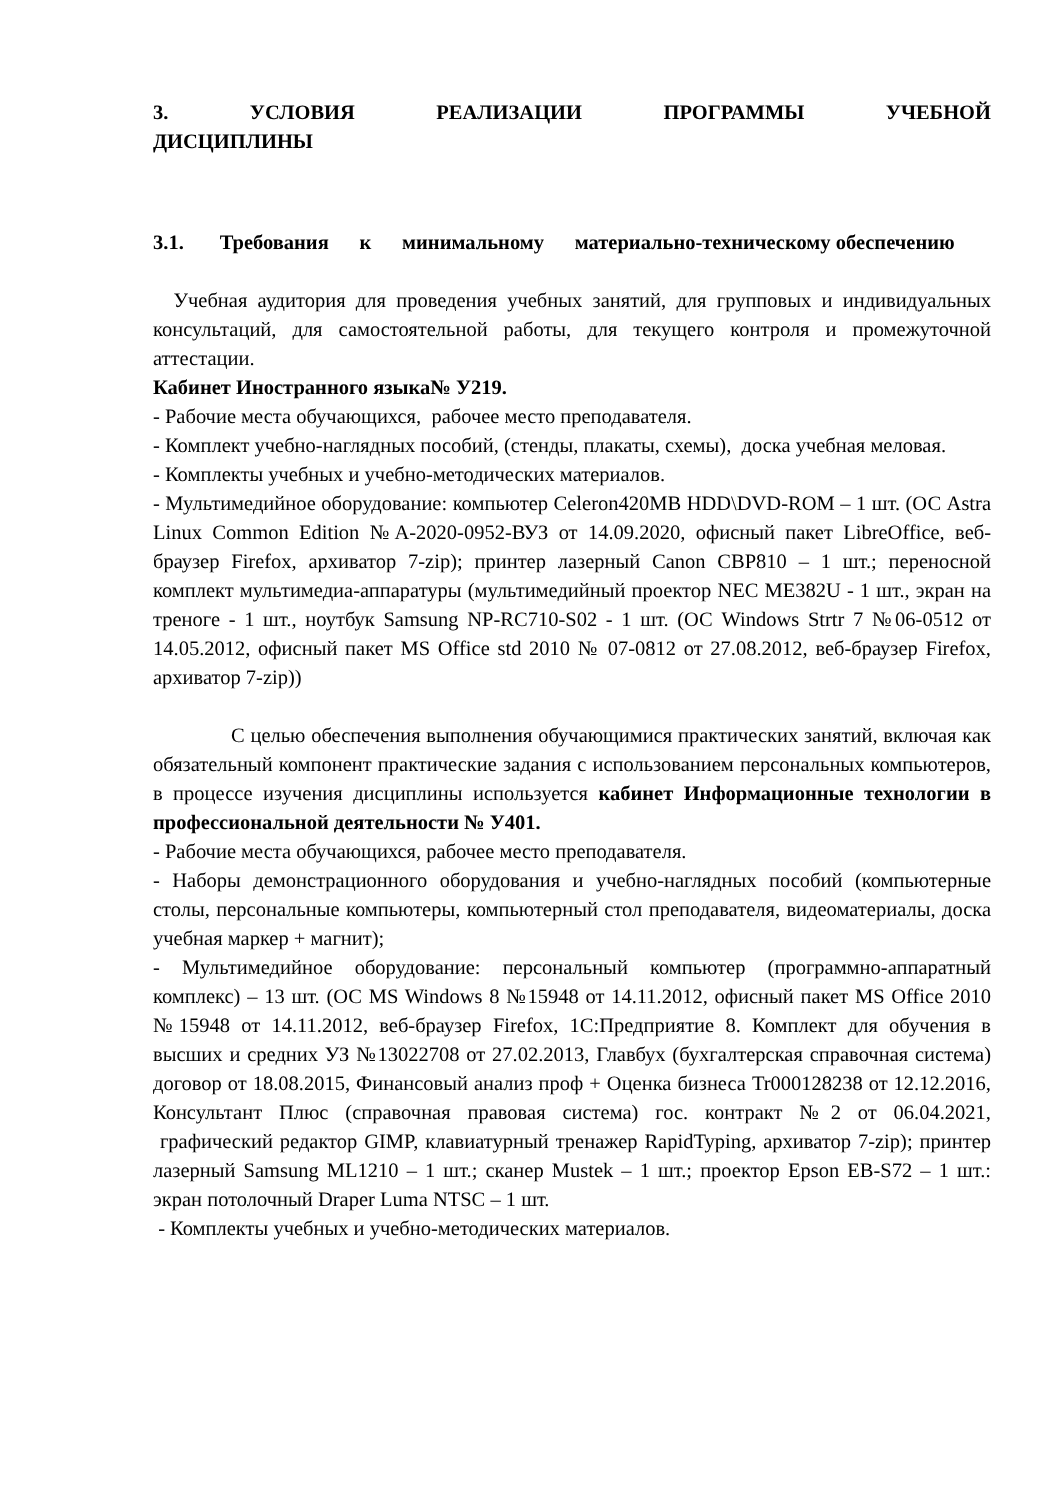3. УСЛОВИЯ РЕАЛИЗАЦИИ ПРОГРАММЫ УЧЕБНОЙ ДИСЦИПЛИНЫ
3.1. Требования к минимальному материально-техническому обеспечению
Учебная аудитория для проведения учебных занятий, для групповых и индивидуальных консультаций, для самостоятельной работы, для текущего контроля и промежуточной аттестации.
Кабинет Иностранного языка№ У219.
- Рабочие места обучающихся, рабочее место преподавателя.
- Комплект учебно-наглядных пособий, (стенды, плакаты, схемы), доска учебная меловая.
- Комплекты учебных и учебно-методических материалов.
- Мультимедийное оборудование: компьютер Celeron420MB HDD\DVD-ROM – 1 шт. (ОС Astra Linux Common Edition №А-2020-0952-ВУЗ от 14.09.2020, офисный пакет LibreOffice, веб-браузер Firefox, архиватор 7-zip); принтер лазерный Canon CBP810 – 1 шт.; переносной комплект мультимедиа-аппаратуры (мультимедийный проектор NEC ME382U - 1 шт., экран на треноге - 1 шт., ноутбук Samsung NP-RC710-S02 - 1 шт. (ОС Windows Strtr 7 №06-0512 от 14.05.2012, офисный пакет MS Office std 2010 № 07-0812 от 27.08.2012, веб-браузер Firefox, архиватор 7-zip))
С целью обеспечения выполнения обучающимися практических занятий, включая как обязательный компонент практические задания с использованием персональных компьютеров, в процессе изучения дисциплины используется кабинет Информационные технологии в профессиональной деятельности № У401.
- Рабочие места обучающихся, рабочее место преподавателя.
- Наборы демонстрационного оборудования и учебно-наглядных пособий (компьютерные столы, персональные компьютеры, компьютерный стол преподавателя, видеоматериалы, доска учебная маркер + магнит);
- Мультимедийное оборудование: персональный компьютер (программно-аппаратный комплекс) – 13 шт. (ОС MS Windows 8 №15948 от 14.11.2012, офисный пакет MS Office 2010 №15948 от 14.11.2012, веб-браузер Firefox, 1С:Предприятие 8. Комплект для обучения в высших и средних УЗ №13022708 от 27.02.2013, Главбух (бухгалтерская справочная система) договор от 18.08.2015, Финансовый анализ проф + Оценка бизнеса Tr000128238 от 12.12.2016, Консультант Плюс (справочная правовая система) гос. контракт №2 от 06.04.2021, графический редактор GIMP, клавиатурный тренажер RapidTyping, архиватор 7-zip); принтер лазерный Samsung ML1210 – 1 шт.; сканер Mustek – 1 шт.; проектор Epson EB-S72 – 1 шт.: экран потолочный Draper Luma NTSC – 1 шт.
- Комплекты учебных и учебно-методических материалов.